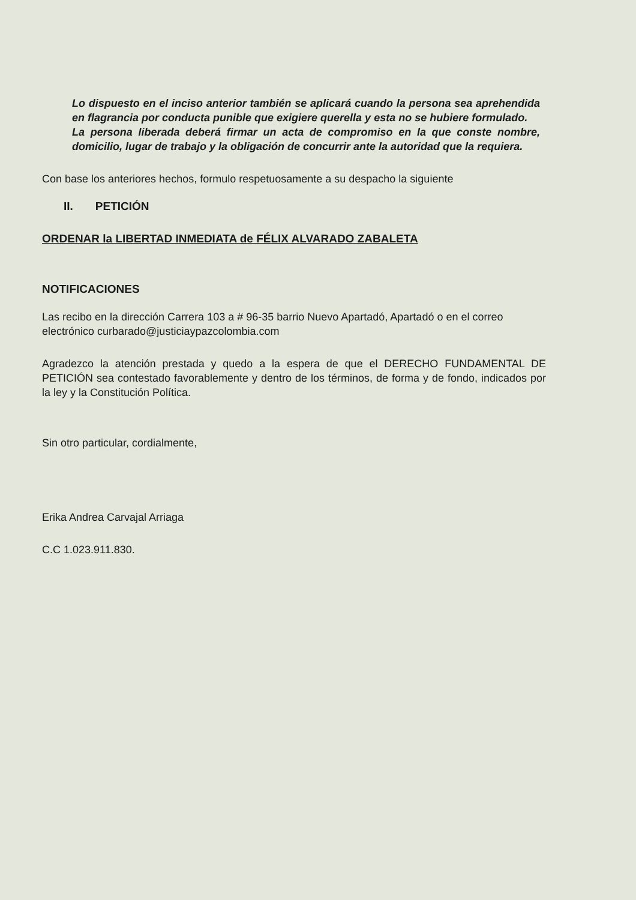Lo dispuesto en el inciso anterior también se aplicará cuando la persona sea aprehendida en flagrancia por conducta punible que exigiere querella y esta no se hubiere formulado.
La persona liberada deberá firmar un acta de compromiso en la que conste nombre, domicilio, lugar de trabajo y la obligación de concurrir ante la autoridad que la requiera.
Con base los anteriores hechos, formulo respetuosamente a su despacho la siguiente
II. PETICIÓN
ORDENAR la LIBERTAD INMEDIATA de FÉLIX ALVARADO ZABALETA
NOTIFICACIONES
Las recibo en la dirección Carrera 103 a # 96-35 barrio Nuevo Apartadó, Apartadó o en el correo electrónico curbarado@justiciaypazcolombia.com
Agradezco la atención prestada y quedo a la espera de que el DERECHO FUNDAMENTAL DE PETICIÓN sea contestado favorablemente y dentro de los términos, de forma y de fondo, indicados por la ley y la Constitución Política.
Sin otro particular, cordialmente,
Erika Andrea Carvajal Arriaga
C.C 1.023.911.830.